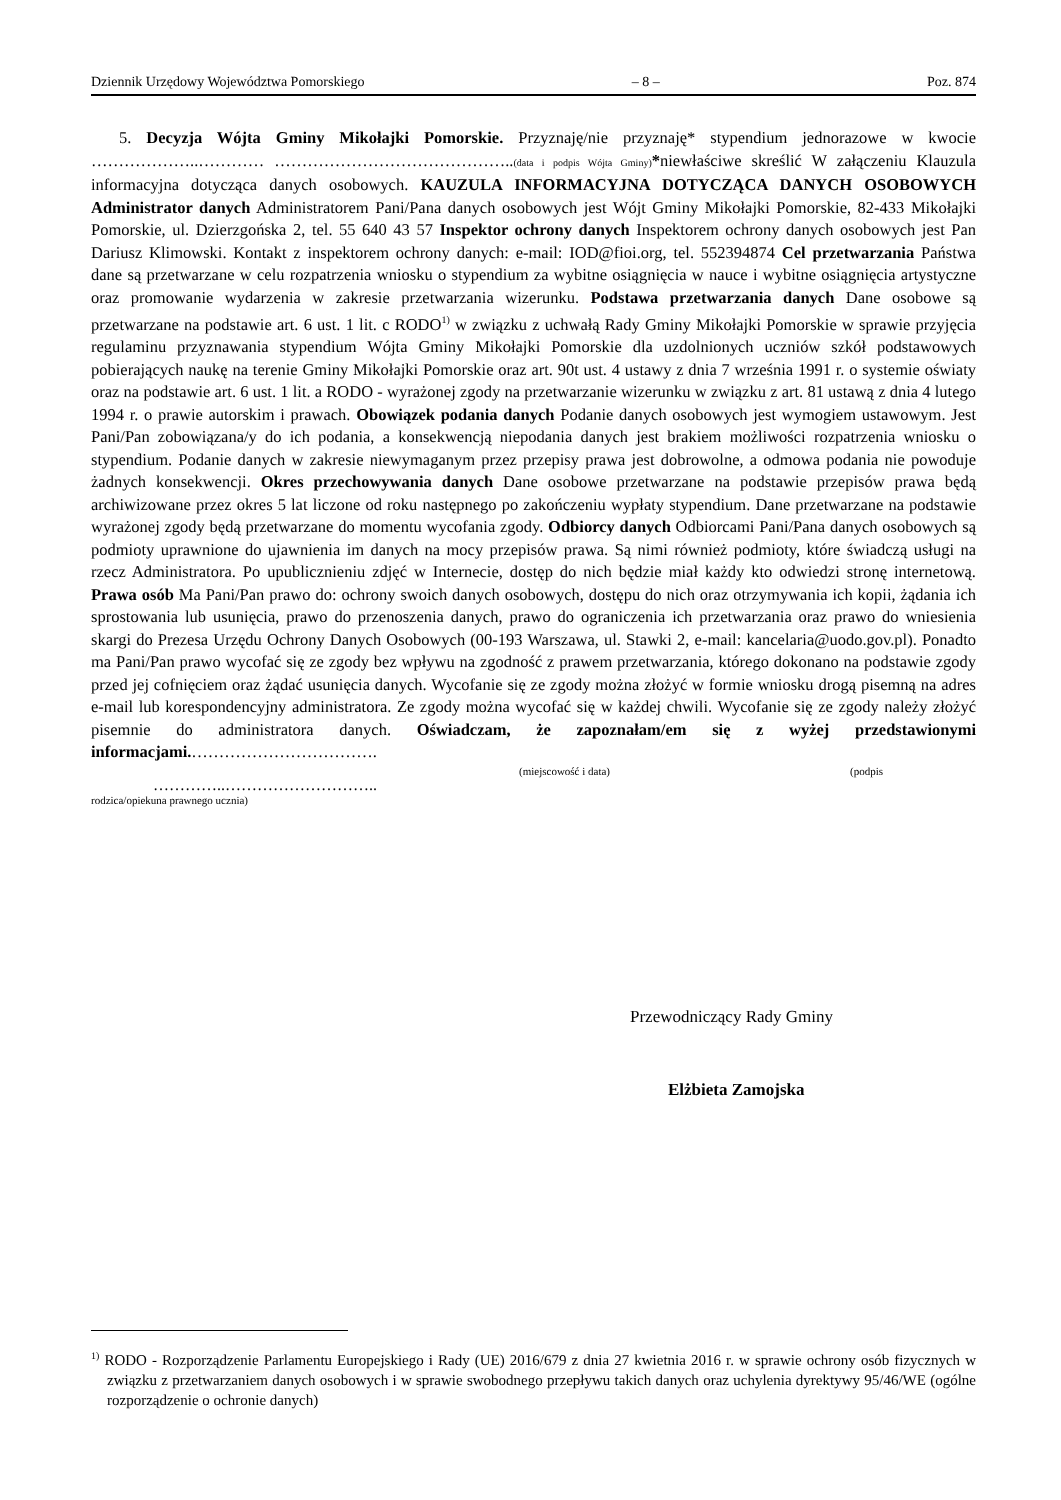Dziennik Urzędowy Województwa Pomorskiego – 8 – Poz. 874
5. Decyzja Wójta Gminy Mikołajki Pomorskie. Przyznaję/nie przyznaję* stypendium jednorazowe w kwocie ………………..………… ……………………………………..(data i podpis Wójta Gminy)*niewłaściwe skreślić W załączeniu Klauzula informacyjna dotycząca danych osobowych. KAUZULA INFORMACYJNA DOTYCZĄCA DANYCH OSOBOWYCH Administrator danych Administratorem Pani/Pana danych osobowych jest Wójt Gminy Mikołajki Pomorskie, 82-433 Mikołajki Pomorskie, ul. Dzierzgońska 2, tel. 55 640 43 57 Inspektor ochrony danych Inspektorem ochrony danych osobowych jest Pan Dariusz Klimowski. Kontakt z inspektorem ochrony danych: e-mail: IOD@fioi.org, tel. 552394874 Cel przetwarzania Państwa dane są przetwarzane w celu rozpatrzenia wniosku o stypendium za wybitne osiągnięcia w nauce i wybitne osiągnięcia artystyczne oraz promowanie wydarzenia w zakresie przetwarzania wizerunku. Podstawa przetwarzania danych Dane osobowe są przetwarzane na podstawie art. 6 ust. 1 lit. c RODO<sup>1)</sup> w związku z uchwałą Rady Gminy Mikołajki Pomorskie w sprawie przyjęcia regulaminu przyznawania stypendium Wójta Gminy Mikołajki Pomorskie dla uzdolnionych uczniów szkół podstawowych pobierających naukę na terenie Gminy Mikołajki Pomorskie oraz art. 90t ust. 4 ustawy z dnia 7 września 1991 r. o systemie oświaty oraz na podstawie art. 6 ust. 1 lit. a RODO - wyrażonej zgody na przetwarzanie wizerunku w związku z art. 81 ustawą z dnia 4 lutego 1994 r. o prawie autorskim i prawach. Obowiązek podania danych Podanie danych osobowych jest wymogiem ustawowym. Jest Pani/Pan zobowiązana/y do ich podania, a konsekwencją niepodania danych jest brakiem możliwości rozpatrzenia wniosku o stypendium. Podanie danych w zakresie niewymaganym przez przepisy prawa jest dobrowolne, a odmowa podania nie powoduje żadnych konsekwencji. Okres przechowywania danych Dane osobowe przetwarzane na podstawie przepisów prawa będą archiwizowane przez okres 5 lat liczone od roku następnego po zakończeniu wypłaty stypendium. Dane przetwarzane na podstawie wyrażonej zgody będą przetwarzane do momentu wycofania zgody. Odbiorcy danych Odbiorcami Pani/Pana danych osobowych są podmioty uprawnione do ujawnienia im danych na mocy przepisów prawa. Są nimi również podmioty, które świadczą usługi na rzecz Administratora. Po upublicznieniu zdjęć w Internecie, dostęp do nich będzie miał każdy kto odwiedzi stronę internetową. Prawa osób Ma Pani/Pan prawo do: ochrony swoich danych osobowych, dostępu do nich oraz otrzymywania ich kopii, żądania ich sprostowania lub usunięcia, prawo do przenoszenia danych, prawo do ograniczenia ich przetwarzania oraz prawo do wniesienia skargi do Prezesa Urzędu Ochrony Danych Osobowych (00-193 Warszawa, ul. Stawki 2, e-mail: kancelaria@uodo.gov.pl). Ponadto ma Pani/Pan prawo wycofać się ze zgody bez wpływu na zgodność z prawem przetwarzania, którego dokonano na podstawie zgody przed jej cofnięciem oraz żądać usunięcia danych. Wycofanie się ze zgody można złożyć w formie wniosku drogą pisemną na adres e-mail lub korespondencyjny administratora. Ze zgody można wycofać się w każdej chwili. Wycofanie się ze zgody należy złożyć pisemnie do administratora danych. Oświadczam, że zapoznałam/em się z wyżej przedstawionymi informacjami.…………………………….
(miejscowość i data) (podpis
…………..………………………..
rodzica/opiekuna prawnego ucznia)
Przewodniczący Rady Gminy
Elżbieta Zamojska
<sup>1)</sup> RODO - Rozporządzenie Parlamentu Europejskiego i Rady (UE) 2016/679 z dnia 27 kwietnia 2016 r. w sprawie ochrony osób fizycznych w związku z przetwarzaniem danych osobowych i w sprawie swobodnego przepływu takich danych oraz uchylenia dyrektywy 95/46/WE (ogólne rozporządzenie o ochronie danych)